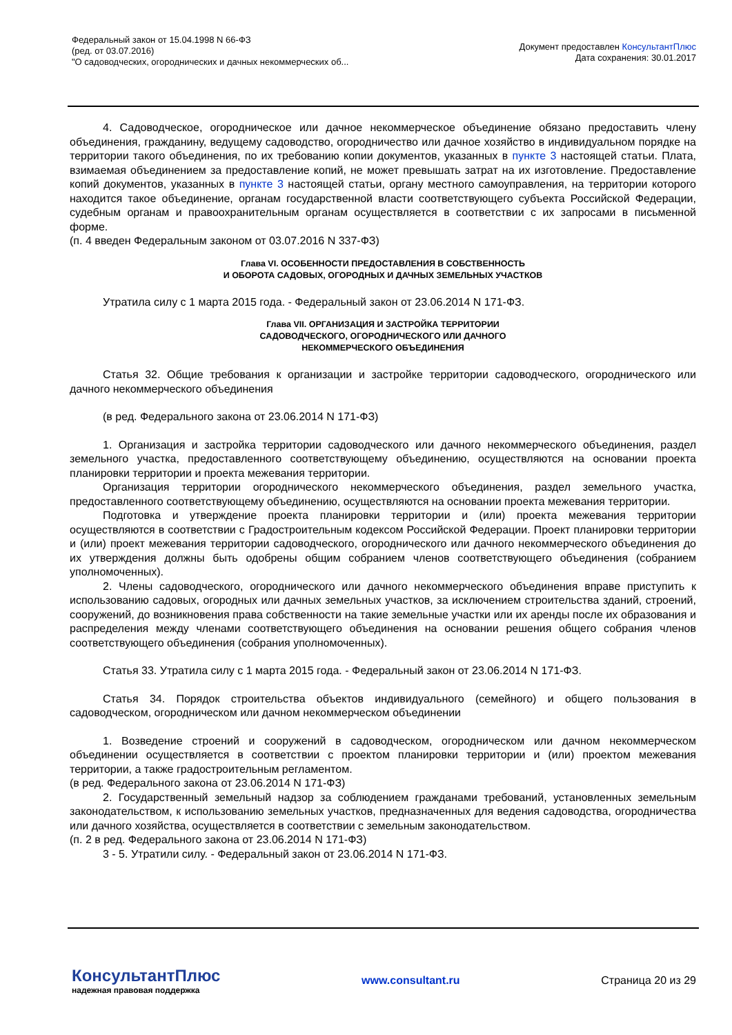Федеральный закон от 15.04.1998 N 66-ФЗ
(ред. от 03.07.2016)
"О садоводческих, огороднических и дачных некоммерческих об...
Документ предоставлен КонсультантПлюс
Дата сохранения: 30.01.2017
4. Садоводческое, огородническое или дачное некоммерческое объединение обязано предоставить члену объединения, гражданину, ведущему садоводство, огородничество или дачное хозяйство в индивидуальном порядке на территории такого объединения, по их требованию копии документов, указанных в пункте 3 настоящей статьи. Плата, взимаемая объединением за предоставление копий, не может превышать затрат на их изготовление. Предоставление копий документов, указанных в пункте 3 настоящей статьи, органу местного самоуправления, на территории которого находится такое объединение, органам государственной власти соответствующего субъекта Российской Федерации, судебным органам и правоохранительным органам осуществляется в соответствии с их запросами в письменной форме.
(п. 4 введен Федеральным законом от 03.07.2016 N 337-ФЗ)
Глава VI. ОСОБЕННОСТИ ПРЕДОСТАВЛЕНИЯ В СОБСТВЕННОСТЬ
И ОБОРОТА САДОВЫХ, ОГОРОДНЫХ И ДАЧНЫХ ЗЕМЕЛЬНЫХ УЧАСТКОВ
Утратила силу с 1 марта 2015 года. - Федеральный закон от 23.06.2014 N 171-ФЗ.
Глава VII. ОРГАНИЗАЦИЯ И ЗАСТРОЙКА ТЕРРИТОРИИ
САДОВОДЧЕСКОГО, ОГОРОДНИЧЕСКОГО ИЛИ ДАЧНОГО
НЕКОММЕРЧЕСКОГО ОБЪЕДИНЕНИЯ
Статья 32. Общие требования к организации и застройке территории садоводческого, огороднического или дачного некоммерческого объединения
(в ред. Федерального закона от 23.06.2014 N 171-ФЗ)
1. Организация и застройка территории садоводческого или дачного некоммерческого объединения, раздел земельного участка, предоставленного соответствующему объединению, осуществляются на основании проекта планировки территории и проекта межевания территории.
Организация территории огороднического некоммерческого объединения, раздел земельного участка, предоставленного соответствующему объединению, осуществляются на основании проекта межевания территории.
Подготовка и утверждение проекта планировки территории и (или) проекта межевания территории осуществляются в соответствии с Градостроительным кодексом Российской Федерации. Проект планировки территории и (или) проект межевания территории садоводческого, огороднического или дачного некоммерческого объединения до их утверждения должны быть одобрены общим собранием членов соответствующего объединения (собранием уполномоченных).
2. Члены садоводческого, огороднического или дачного некоммерческого объединения вправе приступить к использованию садовых, огородных или дачных земельных участков, за исключением строительства зданий, строений, сооружений, до возникновения права собственности на такие земельные участки или их аренды после их образования и распределения между членами соответствующего объединения на основании решения общего собрания членов соответствующего объединения (собрания уполномоченных).
Статья 33. Утратила силу с 1 марта 2015 года. - Федеральный закон от 23.06.2014 N 171-ФЗ.
Статья 34. Порядок строительства объектов индивидуального (семейного) и общего пользования в садоводческом, огородническом или дачном некоммерческом объединении
1. Возведение строений и сооружений в садоводческом, огородническом или дачном некоммерческом объединении осуществляется в соответствии с проектом планировки территории и (или) проектом межевания территории, а также градостроительным регламентом.
(в ред. Федерального закона от 23.06.2014 N 171-ФЗ)
2. Государственный земельный надзор за соблюдением гражданами требований, установленных земельным законодательством, к использованию земельных участков, предназначенных для ведения садоводства, огородничества или дачного хозяйства, осуществляется в соответствии с земельным законодательством.
(п. 2 в ред. Федерального закона от 23.06.2014 N 171-ФЗ)
3 - 5. Утратили силу. - Федеральный закон от 23.06.2014 N 171-ФЗ.
КонсультантПлюс
надежная правовая поддержка
www.consultant.ru Страница 20 из 29